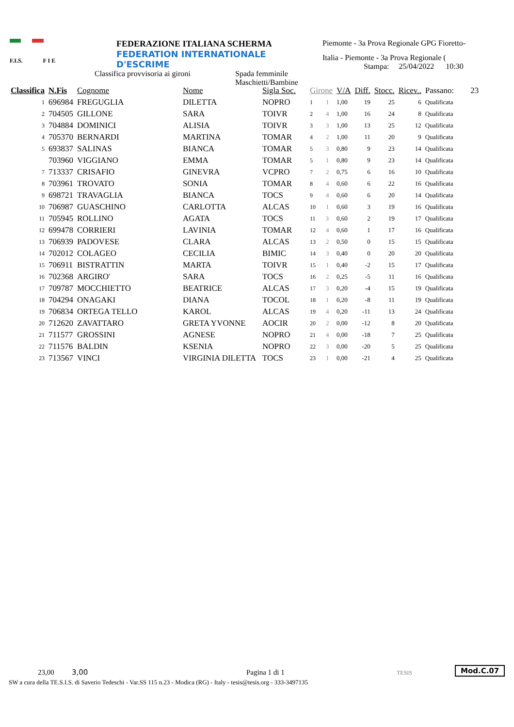F.I.S. F I E
FEDERAZIONE ITALIANA SCHERMA
FEDERATION INTERNATIONALE D'ESCRIME
Classifica provvisoria ai gironi Spada femminile
Maschietti/Bambine
Piemonte - 3a Prova Regionale GPG Fioretto-
Italia - Piemonte - 3a Prova Regionale (
Stampa: 25/04/2022 10:30
| Classifica | N.Fis | Cognome | Nome | Sigla Soc. | Girone | V/A | Diff. | Stocc. | Ricev.. | Passano: | 23 |
| 1 | 696984 | FREGUGLIA | DILETTA | NOPRO | 1 1 | 1,00 | 19 | 25 | 6 | Qualificata | |
| 2 | 704505 | GILLONE | SARA | TOIVR | 2 4 | 1,00 | 16 | 24 | 8 | Qualificata | |
| 3 | 704884 | DOMINICI | ALISIA | TOIVR | 3 3 | 1,00 | 13 | 25 | 12 | Qualificata | |
| 4 | 705370 | BERNARDI | MARTINA | TOMAR | 4 2 | 1,00 | 11 | 20 | 9 | Qualificata | |
| 5 | 693837 | SALINAS | BIANCA | TOMAR | 5 3 | 0,80 | 9 | 23 | 14 | Qualificata | |
| | 703960 | VIGGIANO | EMMA | TOMAR | 5 1 | 0,80 | 9 | 23 | 14 | Qualificata | |
| 7 | 713337 | CRISAFIO | GINEVRA | VCPRO | 7 2 | 0,75 | 6 | 16 | 10 | Qualificata | |
| 8 | 703961 | TROVATO | SONIA | TOMAR | 8 4 | 0,60 | 6 | 22 | 16 | Qualificata | |
| 9 | 698721 | TRAVAGLIA | BIANCA | TOCS | 9 4 | 0,60 | 6 | 20 | 14 | Qualificata | |
| 10 | 706987 | GUASCHINO | CARLOTTA | ALCAS | 10 1 | 0,60 | 3 | 19 | 16 | Qualificata | |
| 11 | 705945 | ROLLINO | AGATA | TOCS | 11 3 | 0,60 | 2 | 19 | 17 | Qualificata | |
| 12 | 699478 | CORRIERI | LAVINIA | TOMAR | 12 4 | 0,60 | 1 | 17 | 16 | Qualificata | |
| 13 | 706939 | PADOVESE | CLARA | ALCAS | 13 2 | 0,50 | 0 | 15 | 15 | Qualificata | |
| 14 | 702012 | COLAGEO | CECILIA | BIMIC | 14 3 | 0,40 | 0 | 20 | 20 | Qualificata | |
| 15 | 706911 | BISTRATTIN | MARTA | TOIVR | 15 1 | 0,40 | -2 | 15 | 17 | Qualificata | |
| 16 | 702368 | ARGIRO' | SARA | TOCS | 16 2 | 0,25 | -5 | 11 | 16 | Qualificata | |
| 17 | 709787 | MOCCHIETTO | BEATRICE | ALCAS | 17 3 | 0,20 | -4 | 15 | 19 | Qualificata | |
| 18 | 704294 | ONAGAKI | DIANA | TOCOL | 18 1 | 0,20 | -8 | 11 | 19 | Qualificata | |
| 19 | 706834 | ORTEGA TELLO | KAROL | ALCAS | 19 4 | 0,20 | -11 | 13 | 24 | Qualificata | |
| 20 | 712620 | ZAVATTARO | GRETA YVONNE | AOCIR | 20 2 | 0,00 | -12 | 8 | 20 | Qualificata | |
| 21 | 711577 | GROSSINI | AGNESE | NOPRO | 21 4 | 0,00 | -18 | 7 | 25 | Qualificata | |
| 22 | 711576 | BALDIN | KSENIA | NOPRO | 22 3 | 0,00 | -20 | 5 | 25 | Qualificata | |
| 23 | 713567 | VINCI | VIRGINIA DILETTA | TOCS | 23 1 | 0,00 | -21 | 4 | 25 | Qualificata | |
23,00 3,00 Pagina 1 di 1 TESIS Mod.C.07
SW a cura della TE.S.I.S. di Saverio Tedeschi - Var.SS 115 n.23 - Modica (RG) - Italy - tesis@tesis.org - 333-3497135